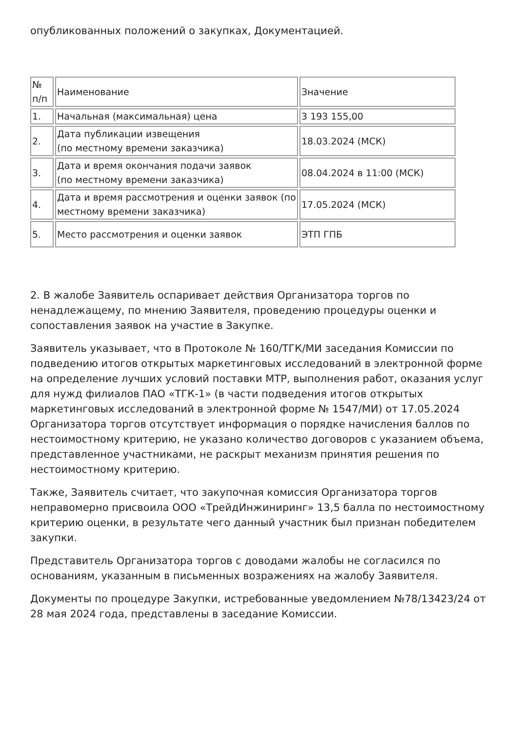опубликованных положений о закупках, Документацией.
| № п/п | Наименование | Значение |
| --- | --- | --- |
| 1. | Начальная (максимальная) цена | 3 193 155,00 |
| 2. | Дата публикации извещения (по местному времени заказчика) | 18.03.2024 (МСК) |
| 3. | Дата и время окончания подачи заявок (по местному времени заказчика) | 08.04.2024 в 11:00 (МСК) |
| 4. | Дата и время рассмотрения и оценки заявок (по местному времени заказчика) | 17.05.2024 (МСК) |
| 5. | Место рассмотрения и оценки заявок | ЭТП ГПБ |
2. В жалобе Заявитель оспаривает действия Организатора торгов по ненадлежащему, по мнению Заявителя, проведению процедуры оценки и сопоставления заявок на участие в Закупке.
Заявитель указывает, что в Протоколе № 160/ТГК/МИ заседания Комиссии по подведению итогов открытых маркетинговых исследований в электронной форме на определение лучших условий поставки МТР, выполнения работ, оказания услуг для нужд филиалов ПАО «ТГК-1» (в части подведения итогов открытых маркетинговых исследований в электронной форме № 1547/МИ) от 17.05.2024 Организатора торгов отсутствует информация о порядке начисления баллов по нестоимостному критерию, не указано количество договоров с указанием объема, представленное участниками, не раскрыт механизм принятия решения по нестоимостному критерию.
Также, Заявитель считает, что закупочная комиссия Организатора торгов неправомерно присвоила ООО «ТрейдИнжиниринг» 13,5 балла по нестоимостному критерию оценки, в результате чего данный участник был признан победителем закупки.
Представитель Организатора торгов с доводами жалобы не согласился по основаниям, указанным в письменных возражениях на жалобу Заявителя.
Документы по процедуре Закупки, истребованные уведомлением №78/13423/24 от 28 мая 2024 года, представлены в заседание Комиссии.